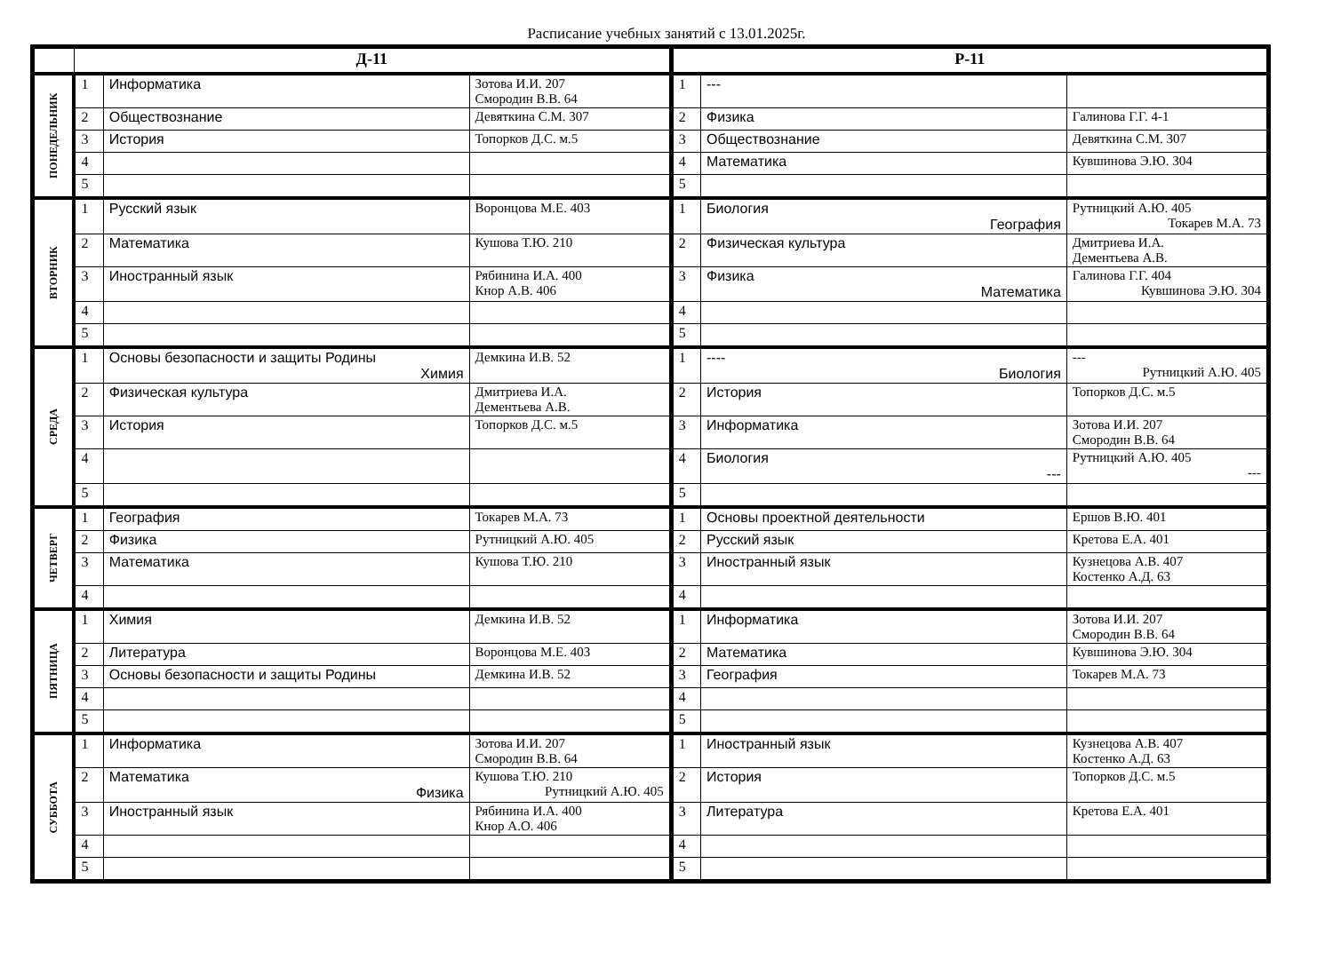Расписание учебных занятий с 13.01.2025г.
| | Д-11 | | | Р-11 | | |
| --- | --- | --- | --- | --- | --- | --- |
| ПОНЕДЕЛЬНИК | 1 | Информатика | Зотова И.И. 207 Смородин В.В. 64 | 1 | --- | |
| | 2 | Обществознание | Девяткина С.М. 307 | 2 | Физика | Галинова Г.Г. 4-1 |
| | 3 | История | Топорков Д.С. м.5 | 3 | Обществознание | Девяткина С.М. 307 |
| | 4 | | | 4 | Математика | Кувшинова Э.Ю. 304 |
| | 5 | | | 5 | | |
| ВТОРНИК | 1 | Русский язык | Воронцова М.Е. 403 | 1 | Биология География | Рутницкий А.Ю. 405 Токарев М.А. 73 |
| | 2 | Математика | Кушова Т.Ю. 210 | 2 | Физическая культура | Дмитриева И.А. Дементьева А.В. |
| | 3 | Иностранный язык | Рябинина И.А. 400 Кнор А.В. 406 | 3 | Физика Математика | Галинова Г.Г. 404 Кувшинова Э.Ю. 304 |
| | 4 | | | 4 | | |
| | 5 | | | 5 | | |
| СРЕДА | 1 | Основы безопасности и защиты Родины Химия | Демкина И.В. 52 | 1 | ---- Биология | --- Рутницкий А.Ю. 405 |
| | 2 | Физическая культура | Дмитриева И.А. Дементьева А.В. | 2 | История | Топорков Д.С. м.5 |
| | 3 | История | Топорков Д.С. м.5 | 3 | Информатика | Зотова И.И. 207 Смородин В.В. 64 |
| | 4 | | | 4 | Биология --- | Рутницкий А.Ю. 405 --- |
| | 5 | | | 5 | | |
| ЧЕТВЕРГ | 1 | География | Токарев М.А. 73 | 1 | Основы проектной деятельности | Ершов В.Ю. 401 |
| | 2 | Физика | Рутницкий А.Ю. 405 | 2 | Русский язык | Кретова Е.А. 401 |
| | 3 | Математика | Кушова Т.Ю. 210 | 3 | Иностранный язык | Кузнецова А.В. 407 Костенко А.Д. 63 |
| | 4 | | | 4 | | |
| ПЯТНИЦА | 1 | Химия | Демкина И.В. 52 | 1 | Информатика | Зотова И.И. 207 Смородин В.В. 64 |
| | 2 | Литература | Воронцова М.Е. 403 | 2 | Математика | Кувшинова Э.Ю. 304 |
| | 3 | Основы безопасности и защиты Родины | Демкина И.В. 52 | 3 | География | Токарев М.А. 73 |
| | 4 | | | 4 | | |
| | 5 | | | 5 | | |
| СУББОТА | 1 | Информатика | Зотова И.И. 207 Смородин В.В. 64 | 1 | Иностранный язык | Кузнецова А.В. 407 Костенко А.Д. 63 |
| | 2 | Математика Физика | Кушова Т.Ю. 210 Рутницкий А.Ю. 405 | 2 | История | Топорков Д.С. м.5 |
| | 3 | Иностранный язык | Рябинина И.А. 400 Кнор А.О. 406 | 3 | Литература | Кретова Е.А. 401 |
| | 4 | | | 4 | | |
| | 5 | | | 5 | | |